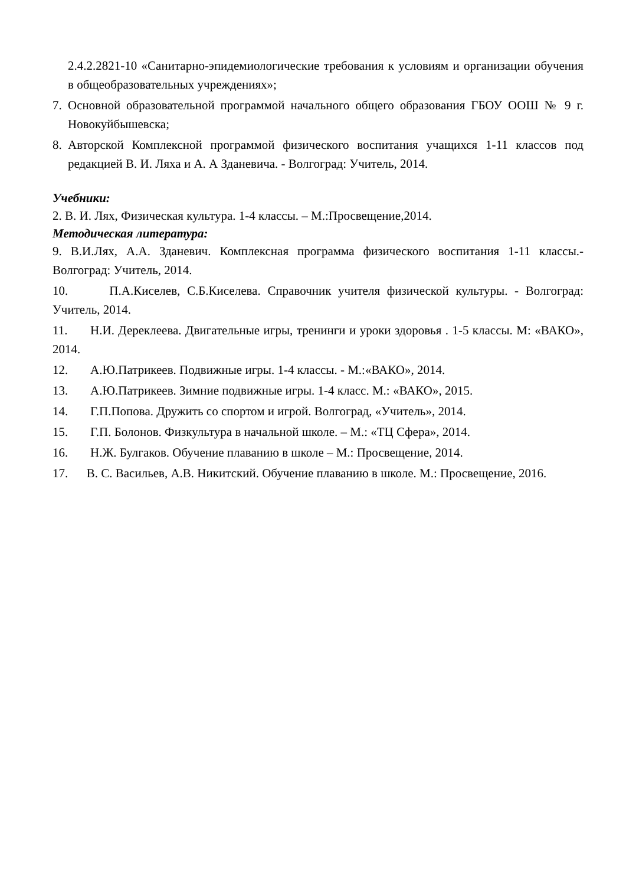2.4.2.2821-10 «Санитарно-эпидемиологические требования к условиям и организации обучения в общеобразовательных учреждениях»;
7. Основной образовательной программой начального общего образования ГБОУ ООШ № 9 г. Новокуйбышевска;
8. Авторской Комплексной программой физического воспитания учащихся 1-11 классов под редакцией В. И. Ляха и А. А Зданевича. - Волгоград: Учитель, 2014.
Учебники:
2. В. И. Лях, Физическая культура. 1-4 классы. – М.:Просвещение,2014.
Методическая литература:
9. В.И.Лях, А.А. Зданевич. Комплексная программа физического воспитания 1-11 классы.- Волгоград: Учитель, 2014.
10. П.А.Киселев, С.Б.Киселева. Справочник учителя физической культуры. - Волгоград: Учитель, 2014.
11. Н.И. Дереклеева. Двигательные игры, тренинги и уроки здоровья . 1-5 классы. М: «ВАКО», 2014.
12. А.Ю.Патрикеев. Подвижные игры. 1-4 классы. - М.:«ВАКО», 2014.
13. А.Ю.Патрикеев. Зимние подвижные игры. 1-4 класс. М.: «ВАКО», 2015.
14. Г.П.Попова. Дружить со спортом и игрой. Волгоград, «Учитель», 2014.
15. Г.П. Болонов. Физкультура в начальной школе. – М.: «ТЦ Сфера», 2014.
16. Н.Ж. Булгаков. Обучение плаванию в школе – М.: Просвещение, 2014.
17. В. С. Васильев, А.В. Никитский. Обучение плаванию в школе. М.: Просвещение, 2016.